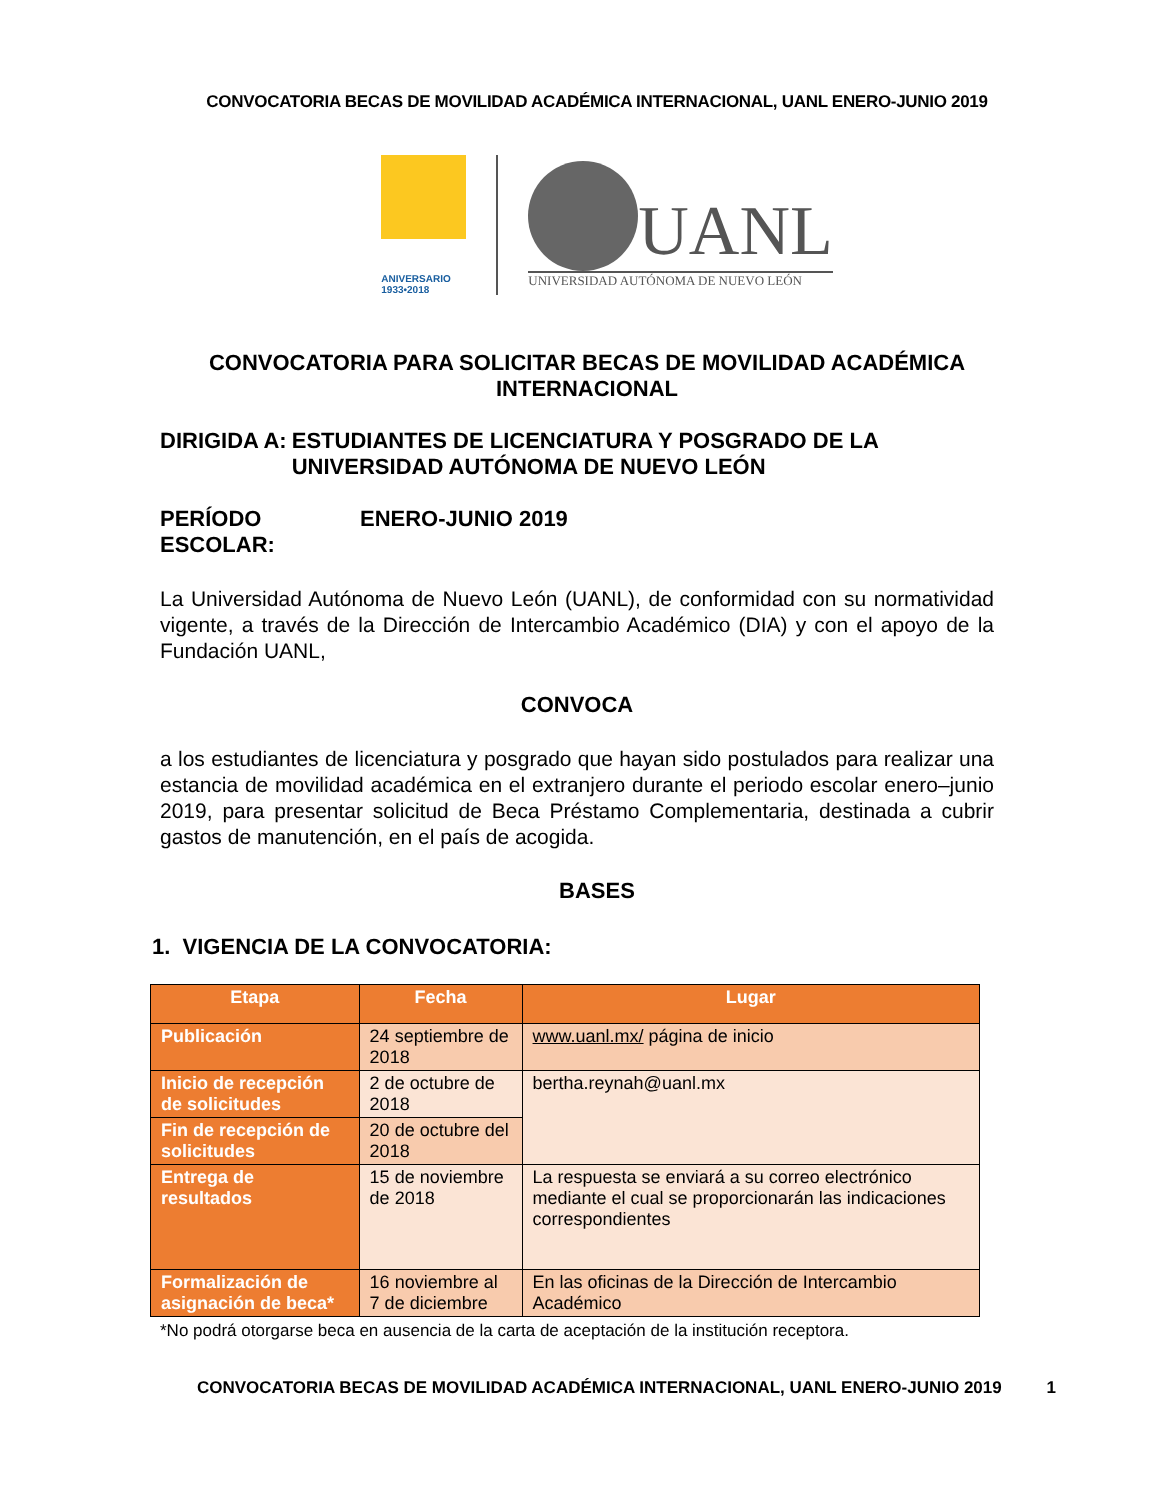CONVOCATORIA BECAS DE MOVILIDAD ACADÉMICA INTERNACIONAL, UANL ENERO-JUNIO 2019
ANIVERSARIO 1933•2018
UANL
UNIVERSIDAD AUTÓNOMA DE NUEVO LEÓN
CONVOCATORIA PARA SOLICITAR BECAS DE MOVILIDAD ACADÉMICA INTERNACIONAL
DIRIGIDA A: ESTUDIANTES DE LICENCIATURA Y POSGRADO DE LA UNIVERSIDAD AUTÓNOMA DE NUEVO LEÓN
PERÍODO ESCOLAR:
ENERO-JUNIO 2019
La Universidad Autónoma de Nuevo León (UANL), de conformidad con su normatividad vigente, a través de la Dirección de Intercambio Académico (DIA) y con el apoyo de la Fundación UANL,
CONVOCA
a los estudiantes de licenciatura y posgrado que hayan sido postulados para realizar una estancia de movilidad académica en el extranjero durante el periodo escolar enero–junio 2019, para presentar solicitud de Beca Préstamo Complementaria, destinada a cubrir gastos de manutención, en el país de acogida.
BASES
1. VIGENCIA DE LA CONVOCATORIA:
| Etapa | Fecha | Lugar |
| --- | --- | --- |
| Publicación | 24 septiembre de 2018 | www.uanl.mx/ página de inicio |
| Inicio de recepción de solicitudes | 2 de octubre de 2018 | bertha.reynah@uanl.mx |
| Fin de recepción de solicitudes | 20 de octubre del 2018 | |
| Entrega de resultados | 15 de noviembre de 2018 | La respuesta se enviará a su correo electrónico mediante el cual se proporcionarán las indicaciones correspondientes |
| Formalización de asignación de beca* | 16 noviembre al 7 de diciembre | En las oficinas de la Dirección de Intercambio Académico |
*No podrá otorgarse beca en ausencia de la carta de aceptación de la institución receptora.
CONVOCATORIA BECAS DE MOVILIDAD ACADÉMICA INTERNACIONAL, UANL ENERO-JUNIO 2019 1